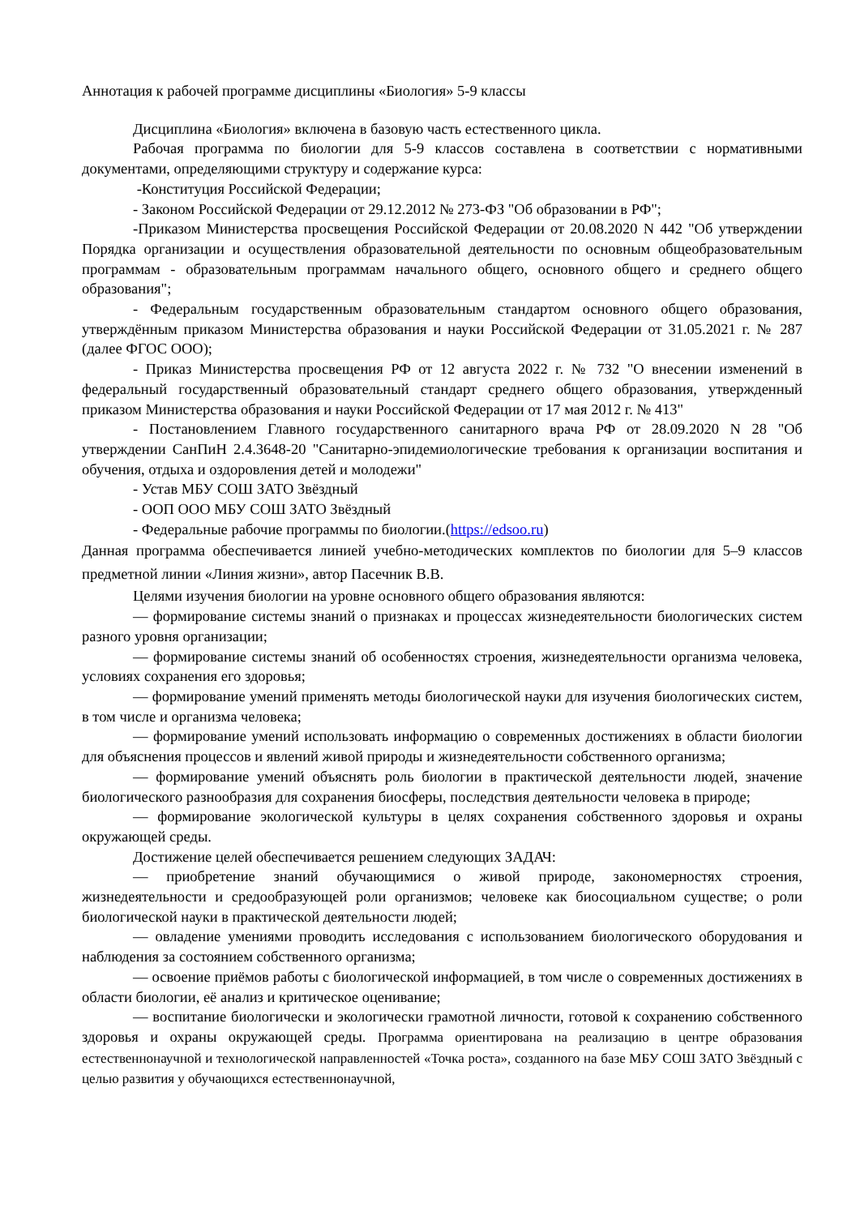Аннотация к рабочей программе дисциплины «Биология» 5-9 классы
Дисциплина «Биология» включена в базовую часть естественного цикла.
Рабочая программа по биологии для 5-9 классов составлена в соответствии с нормативными документами, определяющими структуру и содержание курса:
-Конституция Российской Федерации;
- Законом Российской Федерации от 29.12.2012 № 273-ФЗ "Об образовании в РФ";
-Приказом Министерства просвещения Российской Федерации от 20.08.2020 N 442 "Об утверждении Порядка организации и осуществления образовательной деятельности по основным общеобразовательным программам - образовательным программам начального общего, основного общего и среднего общего образования";
- Федеральным государственным образовательным стандартом основного общего образования, утверждённым приказом Министерства образования и науки Российской Федерации от 31.05.2021 г. № 287 (далее ФГОС ООО);
- Приказ Министерства просвещения РФ от 12 августа 2022 г. № 732 "О внесении изменений в федеральный государственный образовательный стандарт среднего общего образования, утвержденный приказом Министерства образования и науки Российской Федерации от 17 мая 2012 г. № 413"
- Постановлением Главного государственного санитарного врача РФ от 28.09.2020 N 28 "Об утверждении СанПиН 2.4.3648-20 "Санитарно-эпидемиологические требования к организации воспитания и обучения, отдыха и оздоровления детей и молодежи"
- Устав МБУ СОШ ЗАТО Звёздный
- ООП ООО МБУ СОШ ЗАТО Звёздный
- Федеральные рабочие программы по биологии.(https://edsoo.ru)
Данная программа обеспечивается линией учебно-методических комплектов по биологии для 5–9 классов предметной линии «Линия жизни», автор Пасечник В.В.
Целями изучения биологии на уровне основного общего образования являются:
— формирование системы знаний о признаках и процессах жизнедеятельности биологических систем разного уровня организации;
— формирование системы знаний об особенностях строения, жизнедеятельности организма человека, условиях сохранения его здоровья;
— формирование умений применять методы биологической науки для изучения биологических систем, в том числе и организма человека;
— формирование умений использовать информацию о современных достижениях в области биологии для объяснения процессов и явлений живой природы и жизнедеятельности собственного организма;
— формирование умений объяснять роль биологии в практической деятельности людей, значение биологического разнообразия для сохранения биосферы, последствия деятельности человека в природе;
— формирование экологической культуры в целях сохранения собственного здоровья и охраны окружающей среды.
Достижение целей обеспечивается решением следующих ЗАДАЧ:
— приобретение знаний обучающимися о живой природе, закономерностях строения, жизнедеятельности и средообразующей роли организмов; человеке как биосоциальном существе; о роли биологической науки в практической деятельности людей;
— овладение умениями проводить исследования с использованием биологического оборудования и наблюдения за состоянием собственного организма;
— освоение приёмов работы с биологической информацией, в том числе о современных достижениях в области биологии, её анализ и критическое оценивание;
— воспитание биологически и экологически грамотной личности, готовой к сохранению собственного здоровья и охраны окружающей среды. Программа ориентирована на реализацию в центре образования естественнонаучной и технологической направленностей «Точка роста», созданного на базе МБУ СОШ ЗАТО Звёздный с целью развития у обучающихся естественнонаучной,